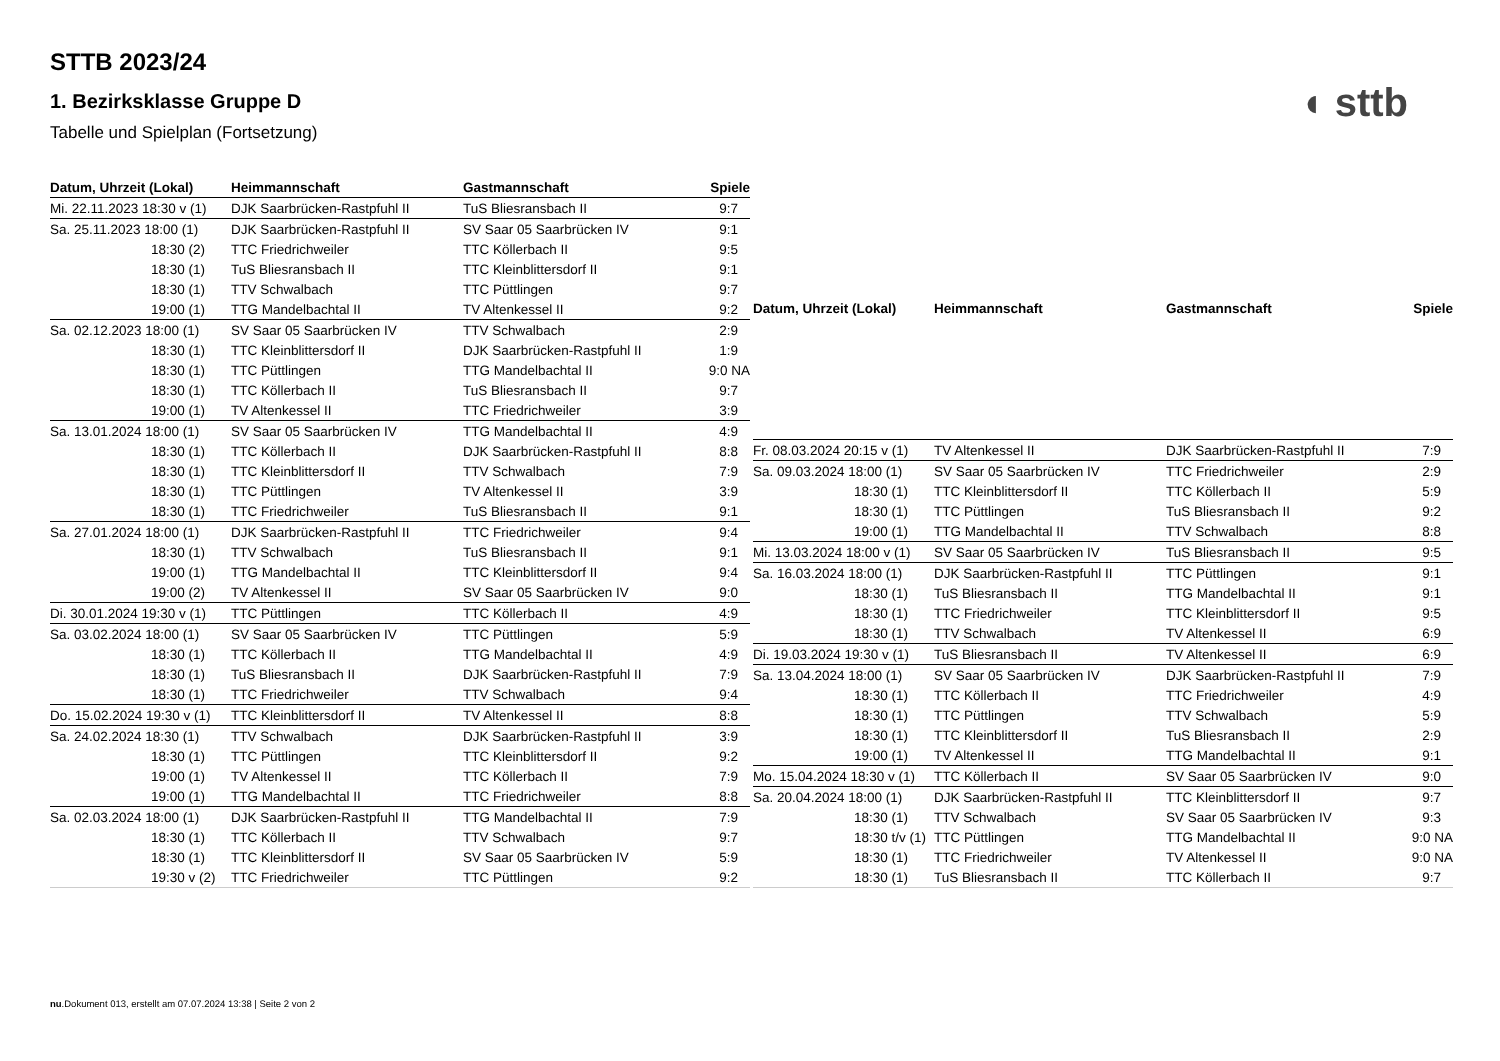STTB 2023/24
1. Bezirksklasse Gruppe D
Tabelle und Spielplan (Fortsetzung)
◖ sttb
| Datum, Uhrzeit (Lokal) | Heimmannschaft | Gastmannschaft | Spiele |
| --- | --- | --- | --- |
| Mi. 22.11.2023 18:30 v (1) | DJK Saarbrücken-Rastpfuhl II | TuS Bliesransbach II | 9:7 |
| Sa. 25.11.2023 18:00 (1) | DJK Saarbrücken-Rastpfuhl II | SV Saar 05 Saarbrücken IV | 9:1 |
| 18:30 (2) | TTC Friedrichweiler | TTC Köllerbach II | 9:5 |
| 18:30 (1) | TuS Bliesransbach II | TTC Kleinblittersdorf II | 9:1 |
| 18:30 (1) | TTV Schwalbach | TTC Püttlingen | 9:7 |
| 19:00 (1) | TTG Mandelbachtal II | TV Altenkessel II | 9:2 |
| Sa. 02.12.2023 18:00 (1) | SV Saar 05 Saarbrücken IV | TTV Schwalbach | 2:9 |
| 18:30 (1) | TTC Kleinblittersdorf II | DJK Saarbrücken-Rastpfuhl II | 1:9 |
| 18:30 (1) | TTC Püttlingen | TTG Mandelbachtal II | 9:0 NA |
| 18:30 (1) | TTC Köllerbach II | TuS Bliesransbach II | 9:7 |
| 19:00 (1) | TV Altenkessel II | TTC Friedrichweiler | 3:9 |
| Sa. 13.01.2024 18:00 (1) | SV Saar 05 Saarbrücken IV | TTG Mandelbachtal II | 4:9 |
| 18:30 (1) | TTC Köllerbach II | DJK Saarbrücken-Rastpfuhl II | 8:8 |
| 18:30 (1) | TTC Kleinblittersdorf II | TTV Schwalbach | 7:9 |
| 18:30 (1) | TTC Püttlingen | TV Altenkessel II | 3:9 |
| 18:30 (1) | TTC Friedrichweiler | TuS Bliesransbach II | 9:1 |
| Sa. 27.01.2024 18:00 (1) | DJK Saarbrücken-Rastpfuhl II | TTC Friedrichweiler | 9:4 |
| 18:30 (1) | TTV Schwalbach | TuS Bliesransbach II | 9:1 |
| 19:00 (1) | TTG Mandelbachtal II | TTC Kleinblittersdorf II | 9:4 |
| 19:00 (2) | TV Altenkessel II | SV Saar 05 Saarbrücken IV | 9:0 |
| Di. 30.01.2024 19:30 v (1) | TTC Püttlingen | TTC Köllerbach II | 4:9 |
| Sa. 03.02.2024 18:00 (1) | SV Saar 05 Saarbrücken IV | TTC Püttlingen | 5:9 |
| 18:30 (1) | TTC Köllerbach II | TTG Mandelbachtal II | 4:9 |
| 18:30 (1) | TuS Bliesransbach II | DJK Saarbrücken-Rastpfuhl II | 7:9 |
| 18:30 (1) | TTC Friedrichweiler | TTV Schwalbach | 9:4 |
| Do. 15.02.2024 19:30 v (1) | TTC Kleinblittersdorf II | TV Altenkessel II | 8:8 |
| Sa. 24.02.2024 18:30 (1) | TTV Schwalbach | DJK Saarbrücken-Rastpfuhl II | 3:9 |
| 18:30 (1) | TTC Püttlingen | TTC Kleinblittersdorf II | 9:2 |
| 19:00 (1) | TV Altenkessel II | TTC Köllerbach II | 7:9 |
| 19:00 (1) | TTG Mandelbachtal II | TTC Friedrichweiler | 8:8 |
| Sa. 02.03.2024 18:00 (1) | DJK Saarbrücken-Rastpfuhl II | TTG Mandelbachtal II | 7:9 |
| 18:30 (1) | TTC Köllerbach II | TTV Schwalbach | 9:7 |
| 18:30 (1) | TTC Kleinblittersdorf II | SV Saar 05 Saarbrücken IV | 5:9 |
| 19:30 v (2) | TTC Friedrichweiler | TTC Püttlingen | 9:2 |
| Datum, Uhrzeit (Lokal) | Heimmannschaft | Gastmannschaft | Spiele |
| --- | --- | --- | --- |
| Fr. 08.03.2024 20:15 v (1) | TV Altenkessel II | DJK Saarbrücken-Rastpfuhl II | 7:9 |
| Sa. 09.03.2024 18:00 (1) | SV Saar 05 Saarbrücken IV | TTC Friedrichweiler | 2:9 |
| 18:30 (1) | TTC Kleinblittersdorf II | TTC Köllerbach II | 5:9 |
| 18:30 (1) | TTC Püttlingen | TuS Bliesransbach II | 9:2 |
| 19:00 (1) | TTG Mandelbachtal II | TTV Schwalbach | 8:8 |
| Mi. 13.03.2024 18:00 v (1) | SV Saar 05 Saarbrücken IV | TuS Bliesransbach II | 9:5 |
| Sa. 16.03.2024 18:00 (1) | DJK Saarbrücken-Rastpfuhl II | TTC Püttlingen | 9:1 |
| 18:30 (1) | TuS Bliesransbach II | TTG Mandelbachtal II | 9:1 |
| 18:30 (1) | TTC Friedrichweiler | TTC Kleinblittersdorf II | 9:5 |
| 18:30 (1) | TTV Schwalbach | TV Altenkessel II | 6:9 |
| Di. 19.03.2024 19:30 v (1) | TuS Bliesransbach II | TV Altenkessel II | 6:9 |
| Sa. 13.04.2024 18:00 (1) | SV Saar 05 Saarbrücken IV | DJK Saarbrücken-Rastpfuhl II | 7:9 |
| 18:30 (1) | TTC Köllerbach II | TTC Friedrichweiler | 4:9 |
| 18:30 (1) | TTC Püttlingen | TTV Schwalbach | 5:9 |
| 18:30 (1) | TTC Kleinblittersdorf II | TuS Bliesransbach II | 2:9 |
| 19:00 (1) | TV Altenkessel II | TTG Mandelbachtal II | 9:1 |
| Mo. 15.04.2024 18:30 v (1) | TTC Köllerbach II | SV Saar 05 Saarbrücken IV | 9:0 |
| Sa. 20.04.2024 18:00 (1) | DJK Saarbrücken-Rastpfuhl II | TTC Kleinblittersdorf II | 9:7 |
| 18:30 (1) | TTV Schwalbach | SV Saar 05 Saarbrücken IV | 9:3 |
| 18:30 t/v (1) | TTC Püttlingen | TTG Mandelbachtal II | 9:0 NA |
| 18:30 (1) | TTC Friedrichweiler | TV Altenkessel II | 9:0 NA |
| 18:30 (1) | TuS Bliesransbach II | TTC Köllerbach II | 9:7 |
nu.Dokument 013, erstellt am 07.07.2024 13:38 | Seite 2 von 2